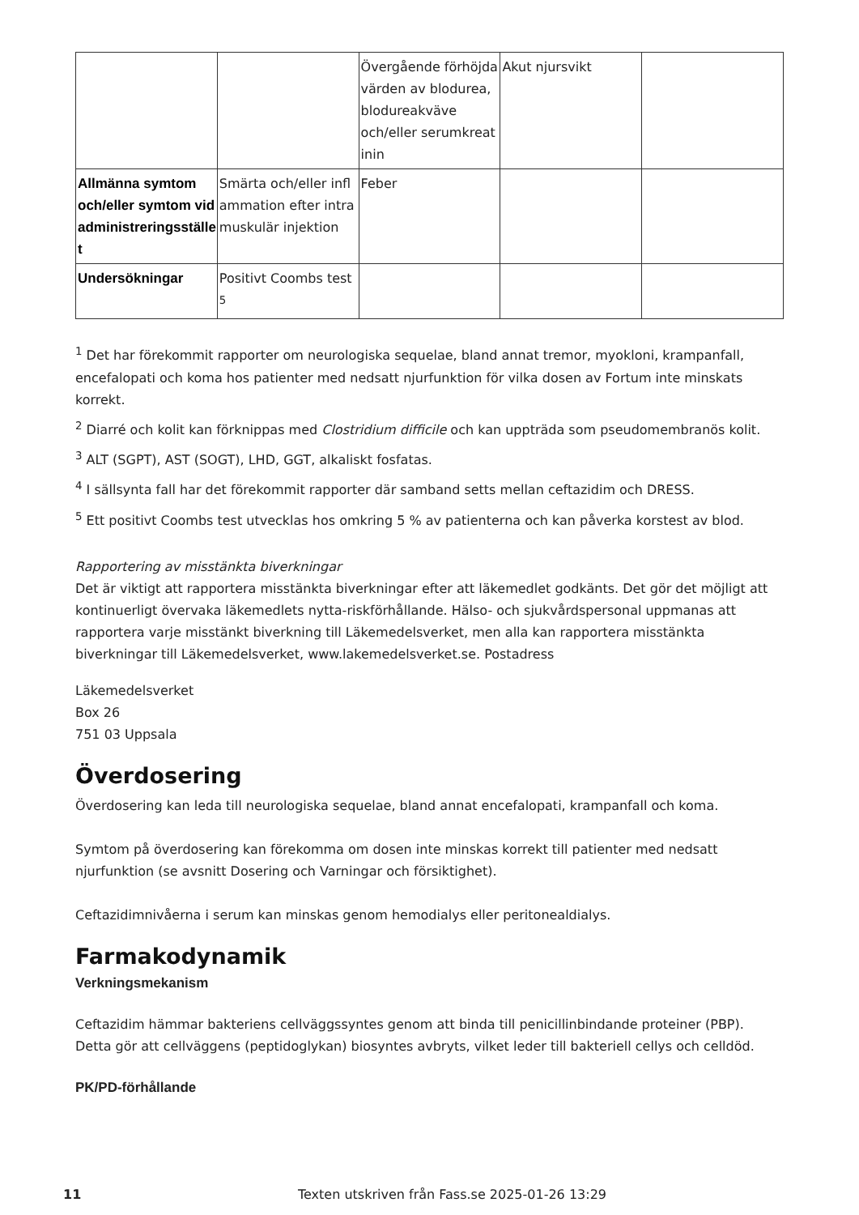| | | Övergående förhöjda värden av blodurea, blodureakväve och/eller serumkreat inin | Akut njursvikt | |
| Allmänna symtom och/eller symtom vid administreringsställe t | Smärta och/eller infl ammation efter intra muskulär injektion | Feber | | |
| Undersökningar | Positivt Coombs test <sup>5</sup> | | | |
<sup>1</sup> Det har förekommit rapporter om neurologiska sequelae, bland annat tremor, myokloni, krampanfall, encefalopati och koma hos patienter med nedsatt njurfunktion för vilka dosen av Fortum inte minskats korrekt.
<sup>2</sup> Diarré och kolit kan förknippas med Clostridium difficile och kan uppträda som pseudomembranös kolit.
<sup>3</sup> ALT (SGPT), AST (SOGT), LHD, GGT, alkaliskt fosfatas.
<sup>4</sup> I sällsynta fall har det förekommit rapporter där samband setts mellan ceftazidim och DRESS.
<sup>5</sup> Ett positivt Coombs test utvecklas hos omkring 5 % av patienterna och kan påverka korstest av blod.
Rapportering av misstänkta biverkningar
Det är viktigt att rapportera misstänkta biverkningar efter att läkemedlet godkänts. Det gör det möjligt att kontinuerligt övervaka läkemedlets nytta-riskförhållande. Hälso- och sjukvårdspersonal uppmanas att rapportera varje misstänkt biverkning till Läkemedelsverket, men alla kan rapportera misstänkta biverkningar till Läkemedelsverket, www.lakemedelsverket.se. Postadress
Läkemedelsverket
Box 26
751 03 Uppsala
Överdosering
Överdosering kan leda till neurologiska sequelae, bland annat encefalopati, krampanfall och koma.
Symtom på överdosering kan förekomma om dosen inte minskas korrekt till patienter med nedsatt njurfunktion (se avsnitt Dosering och Varningar och försiktighet).
Ceftazidimnivåerna i serum kan minskas genom hemodialys eller peritonealdialys.
Farmakodynamik
Verkningsmekanism
Ceftazidim hämmar bakteriens cellväggssyntes genom att binda till penicillinbindande proteiner (PBP). Detta gör att cellväggens (peptidoglykan) biosyntes avbryts, vilket leder till bakteriell cellys och celldöd.
PK/PD-förhållande
11 Texten utskriven från Fass.se 2025-01-26 13:29